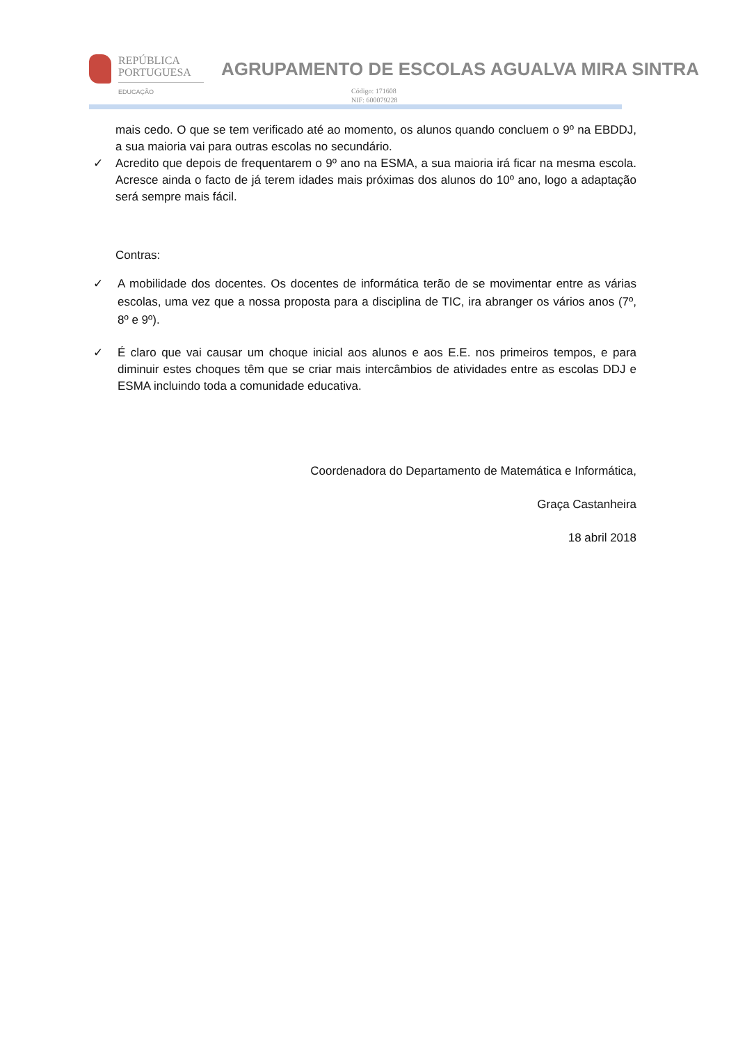REPÚBLICA
PORTUGUESA
EDUCAÇÃO
AGRUPAMENTO DE ESCOLAS AGUALVA MIRA SINTRA
Código: 171608
NIF: 600079228
mais cedo. O que se tem verificado até ao momento, os alunos quando concluem o 9º na EBDDJ, a sua maioria vai para outras escolas no secundário.
✓
Acredito que depois de frequentarem o 9º ano na ESMA, a sua maioria irá ficar na mesma escola. Acresce ainda o facto de já terem idades mais próximas dos alunos do 10º ano, logo a adaptação será sempre mais fácil.
Contras:
✓
A mobilidade dos docentes. Os docentes de informática terão de se movimentar entre as várias escolas, uma vez que a nossa proposta para a disciplina de TIC, ira abranger os vários anos (7º, 8º e 9º).
✓
É claro que vai causar um choque inicial aos alunos e aos E.E. nos primeiros tempos, e para diminuir estes choques têm que se criar mais intercâmbios de atividades entre as escolas DDJ e ESMA incluindo toda a comunidade educativa.
Coordenadora do Departamento de Matemática e Informática,
Graça Castanheira
18 abril 2018